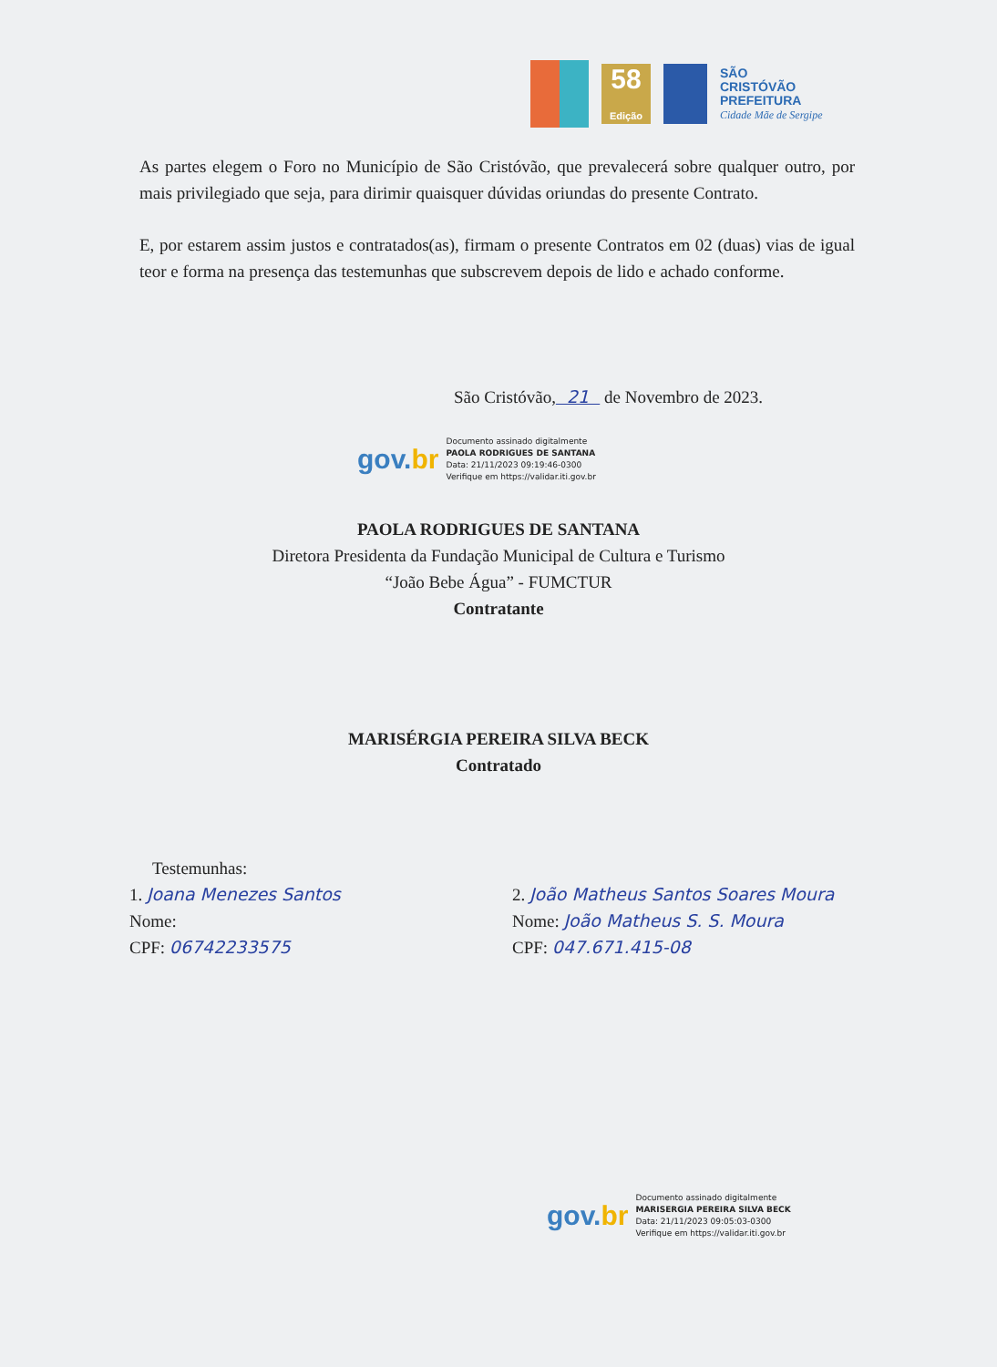58
Edição
SÃO
CRISTÓVÃO
PREFEITURA
Cidade Mãe de Sergipe
As partes elegem o Foro no Município de São Cristóvão, que prevalecerá sobre qualquer outro, por mais privilegiado que seja, para dirimir quaisquer dúvidas oriundas do presente Contrato.
E, por estarem assim justos e contratados(as), firmam o presente Contratos em 02 (duas) vias de igual teor e forma na presença das testemunhas que subscrevem depois de lido e achado conforme.
São Cristóvão, 21 de Novembro de 2023.
gov.br
Documento assinado digitalmente
PAOLA RODRIGUES DE SANTANA
Data: 21/11/2023 09:19:46-0300
Verifique em https://validar.iti.gov.br
PAOLA RODRIGUES DE SANTANA
Diretora Presidenta da Fundação Municipal de Cultura e Turismo
“João Bebe Água” - FUMCTUR
Contratante
MARISÉRGIA PEREIRA SILVA BECK
Contratado
Testemunhas:
1. Joana Menezes Santos
Nome:
CPF: 06742233575
2. João Matheus Santos Soares Moura
Nome: João Matheus S. S. Moura
CPF: 047.671.415-08
gov.br
Documento assinado digitalmente
MARISERGIA PEREIRA SILVA BECK
Data: 21/11/2023 09:05:03-0300
Verifique em https://validar.iti.gov.br